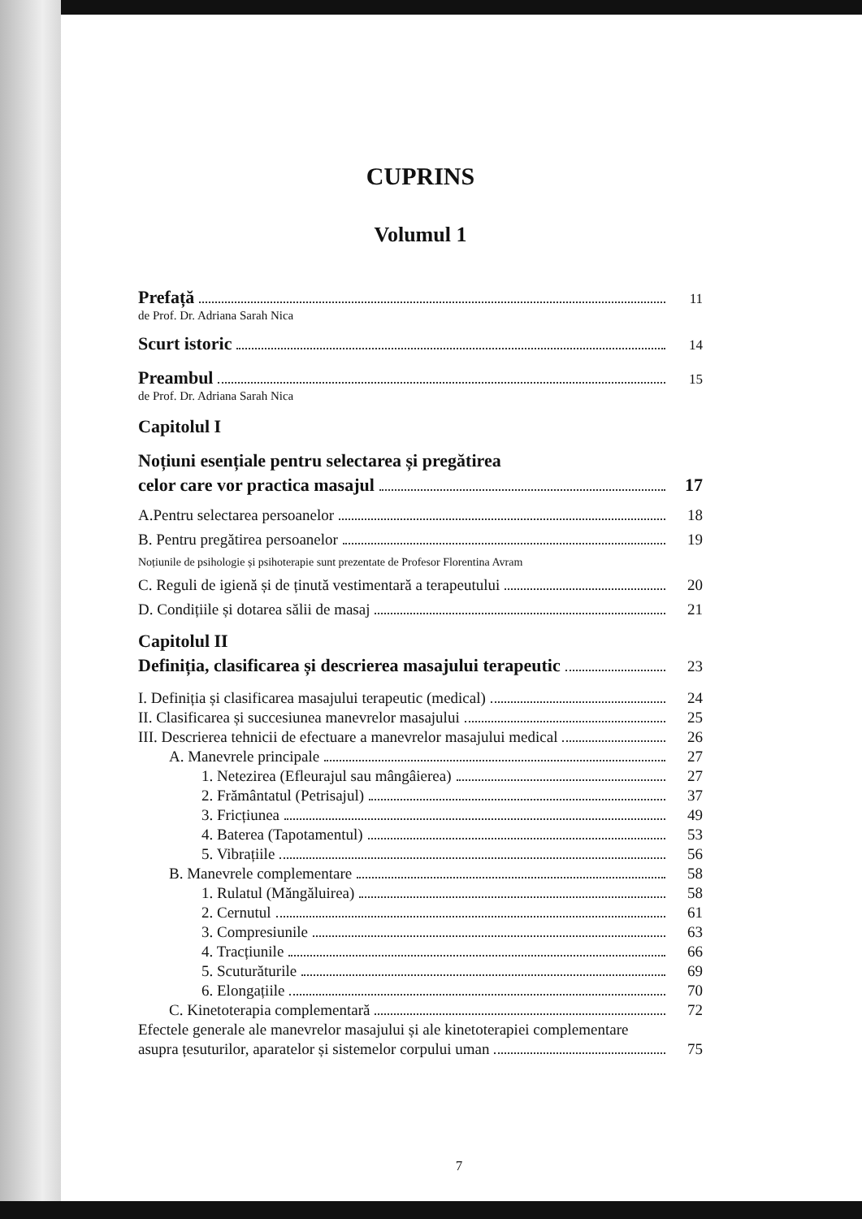CUPRINS
Volumul 1
Prefață 11
de Prof. Dr. Adriana Sarah Nica
Scurt istoric 14
Preambul 15
de Prof. Dr. Adriana Sarah Nica
Capitolul I
Noțiuni esențiale pentru selectarea și pregătirea
celor care vor practica masajul 17
A.Pentru selectarea persoanelor 18
B. Pentru pregătirea persoanelor 19
Noțiunile de psihologie și psihoterapie sunt prezentate de Profesor Florentina Avram
C. Reguli de igienă și de ținută vestimentară a terapeutului 20
D. Condițiile și dotarea sălii de masaj 21
Capitolul II
Definiția, clasificarea și descrierea masajului terapeutic 23
I. Definiția și clasificarea masajului terapeutic (medical) 24
II. Clasificarea și succesiunea manevrelor masajului 25
III. Descrierea tehnicii de efectuare a manevrelor masajului medical 26
A. Manevrele principale 27
1. Netezirea (Efleurajul sau mângâierea) 27
2. Frământatul (Petrisajul) 37
3. Fricțiunea 49
4. Baterea (Tapotamentul) 53
5. Vibrațiile 56
B. Manevrele complementare 58
1. Rulatul (Măngăluirea) 58
2. Cernutul 61
3. Compresiunile 63
4. Tracțiunile 66
5. Scuturăturile 69
6. Elongațiile 70
C. Kinetoterapia complementară 72
Efectele generale ale manevrelor masajului și ale kinetoterapiei complementare
asupra țesuturilor, aparatelor și sistemelor corpului uman 75
7